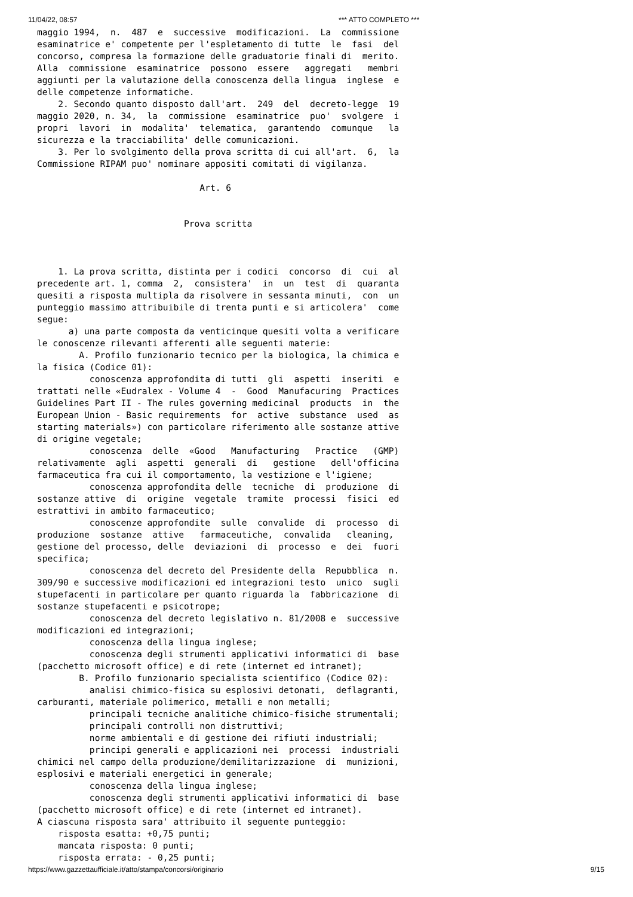11/04/22, 08:57 *** ATTO COMPLETO ***
maggio 1994,  n.  487  e  successive  modificazioni.  La  commissione
esaminatrice e' competente per l'espletamento di tutte  le  fasi  del
concorso, compresa la formazione delle graduatorie finali di  merito.
Alla  commissione  esaminatrice  possono  essere   aggregati   membri
aggiunti per la valutazione della conoscenza della lingua  inglese  e
delle competenze informatiche.
    2. Secondo quanto disposto dall'art.  249  del  decreto-legge  19
maggio 2020, n. 34,  la  commissione  esaminatrice  puo'  svolgere  i
propri  lavori  in  modalita'  telematica,  garantendo  comunque   la
sicurezza e la tracciabilita' delle comunicazioni.
    3. Per lo svolgimento della prova scritta di cui all'art.  6,  la
Commissione RIPAM puo' nominare appositi comitati di vigilanza.

                               Art. 6


                            Prova scritta



    1. La prova scritta, distinta per i codici  concorso  di  cui  al
precedente art. 1, comma  2,  consistera'  in  un  test  di  quaranta
quesiti a risposta multipla da risolvere in sessanta minuti,  con  un
punteggio massimo attribuibile di trenta punti e si articolera'  come
segue:
      a) una parte composta da venticinque quesiti volta a verificare
le conoscenze rilevanti afferenti alle seguenti materie:
        A. Profilo funzionario tecnico per la biologica, la chimica e
la fisica (Codice 01):
          conoscenza approfondita di tutti  gli  aspetti  inseriti  e
trattati nelle «Eudralex - Volume 4  -  Good  Manufacuring  Practices
Guidelines Part II - The rules governing medicinal  products  in  the
European Union - Basic requirements  for  active  substance  used  as
starting materials») con particolare riferimento alle sostanze attive
di origine vegetale;
          conoscenza  delle  «Good   Manufacturing   Practice   (GMP)
relativamente  agli  aspetti  generali  di   gestione   dell'officina
farmaceutica fra cui il comportamento, la vestizione e l'igiene;
          conoscenza approfondita delle  tecniche  di  produzione  di
sostanze attive  di  origine  vegetale  tramite  processi  fisici  ed
estrattivi in ambito farmaceutico;
          conoscenze approfondite  sulle  convalide  di  processo  di
produzione  sostanze  attive   farmaceutiche,  convalida   cleaning,
gestione del processo, delle  deviazioni  di  processo  e  dei  fuori
specifica;
          conoscenza del decreto del Presidente della  Repubblica  n.
309/90 e successive modificazioni ed integrazioni testo  unico  sugli
stupefacenti in particolare per quanto riguarda la  fabbricazione  di
sostanze stupefacenti e psicotrope;
          conoscenza del decreto legislativo n. 81/2008 e  successive
modificazioni ed integrazioni;
          conoscenza della lingua inglese;
          conoscenza degli strumenti applicativi informatici di  base
(pacchetto microsoft office) e di rete (internet ed intranet);
        B. Profilo funzionario specialista scientifico (Codice 02):
          analisi chimico-fisica su esplosivi detonati,  deflagranti,
carburanti, materiale polimerico, metalli e non metalli;
          principali tecniche analitiche chimico-fisiche strumentali;
          principali controlli non distruttivi;
          norme ambientali e di gestione dei rifiuti industriali;
          principi generali e applicazioni nei  processi  industriali
chimici nel campo della produzione/demilitarizzazione  di  munizioni,
esplosivi e materiali energetici in generale;
          conoscenza della lingua inglese;
          conoscenza degli strumenti applicativi informatici di  base
(pacchetto microsoft office) e di rete (internet ed intranet).
A ciascuna risposta sara' attribuito il seguente punteggio:
    risposta esatta: +0,75 punti;
    mancata risposta: 0 punti;
    risposta errata: - 0,25 punti;
https://www.gazzettaufficiale.it/atto/stampa/concorsi/originario 9/15